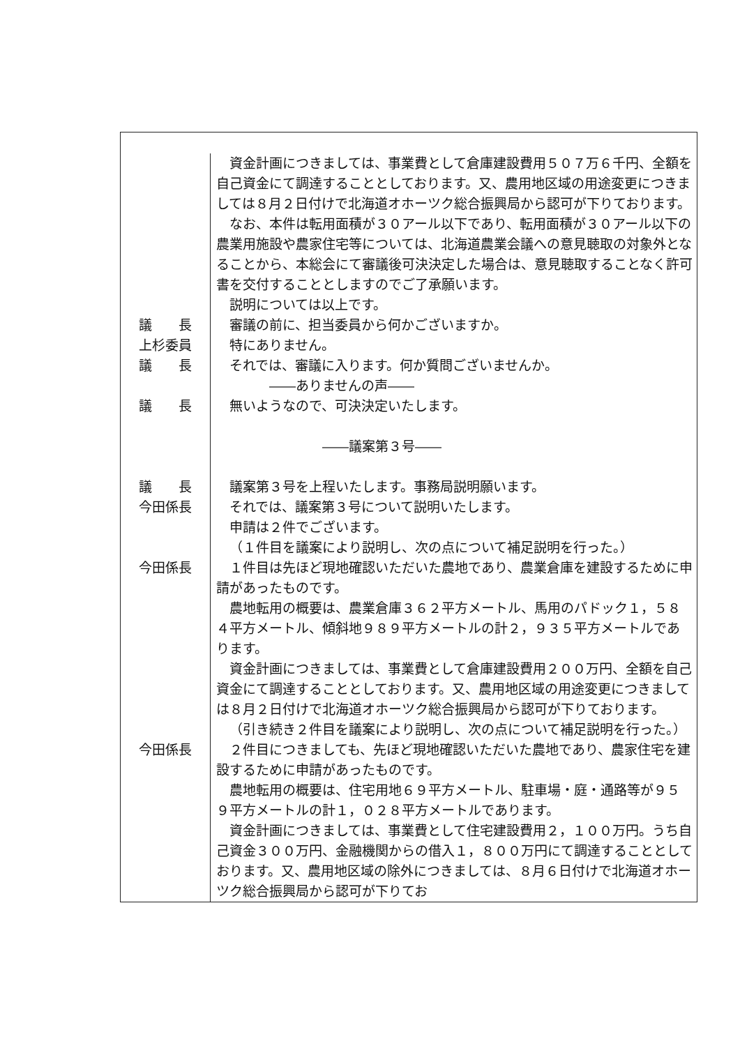| 資金計画につきましては、事業費として倉庫建設費用５０７万６千円、全額を自己資金にて調達することとしております。又、農用地区域の用途変更につきましては８月２日付けで北海道オホーツク総合振興局から認可が下りております。 なお、本件は転用面積が３０アール以下であり、転用面積が３０アール以下の農業用施設や農家住宅等については、北海道農業会議への意見聴取の対象外となることから、本総会にて審議後可決決定した場合は、意見聴取することなく許可書を交付することとしますのでご了承願います。 説明については以上です。 議 長 審議の前に、担当委員から何かございますか。 上杉委員 特にありません。 議 長 それでは、審議に入ります。何か質問ございませんか。 ――ありませんの声―― 議 長 無いようなので、可決決定いたします。 ――議案第３号―― 議 長 議案第３号を上程いたします。事務局説明願います。 今田係長 それでは、議案第３号について説明いたします。 申請は２件でございます。 （１件目を議案により説明し、次の点について補足説明を行った。） 今田係長 １件目は先ほど現地確認いただいた農地であり、農業倉庫を建設するために申請があったものです。 農地転用の概要は、農業倉庫３６２平方メートル、馬用のパドック１，５８４平方メートル、傾斜地９８９平方メートルの計２，９３５平方メートルであります。 資金計画につきましては、事業費として倉庫建設費用２００万円、全額を自己資金にて調達することとしております。又、農用地区域の用途変更につきましては８月２日付けで北海道オホーツク総合振興局から認可が下りております。 （引き続き２件目を議案により説明し、次の点について補足説明を行った。） 今田係長 ２件目につきましても、先ほど現地確認いただいた農地であり、農家住宅を建設するために申請があったものです。 農地転用の概要は、住宅用地６９平方メートル、駐車場・庭・通路等が９５９平方メートルの計１，０２８平方メートルであります。 資金計画につきましては、事業費として住宅建設費用２，１００万円。うち自己資金３００万円、金融機関からの借入１，８００万円にて調達することとしております。又、農用地区域の除外につきましては、８月６日付けで北海道オホーツク総合振興局から認可が下りてお |